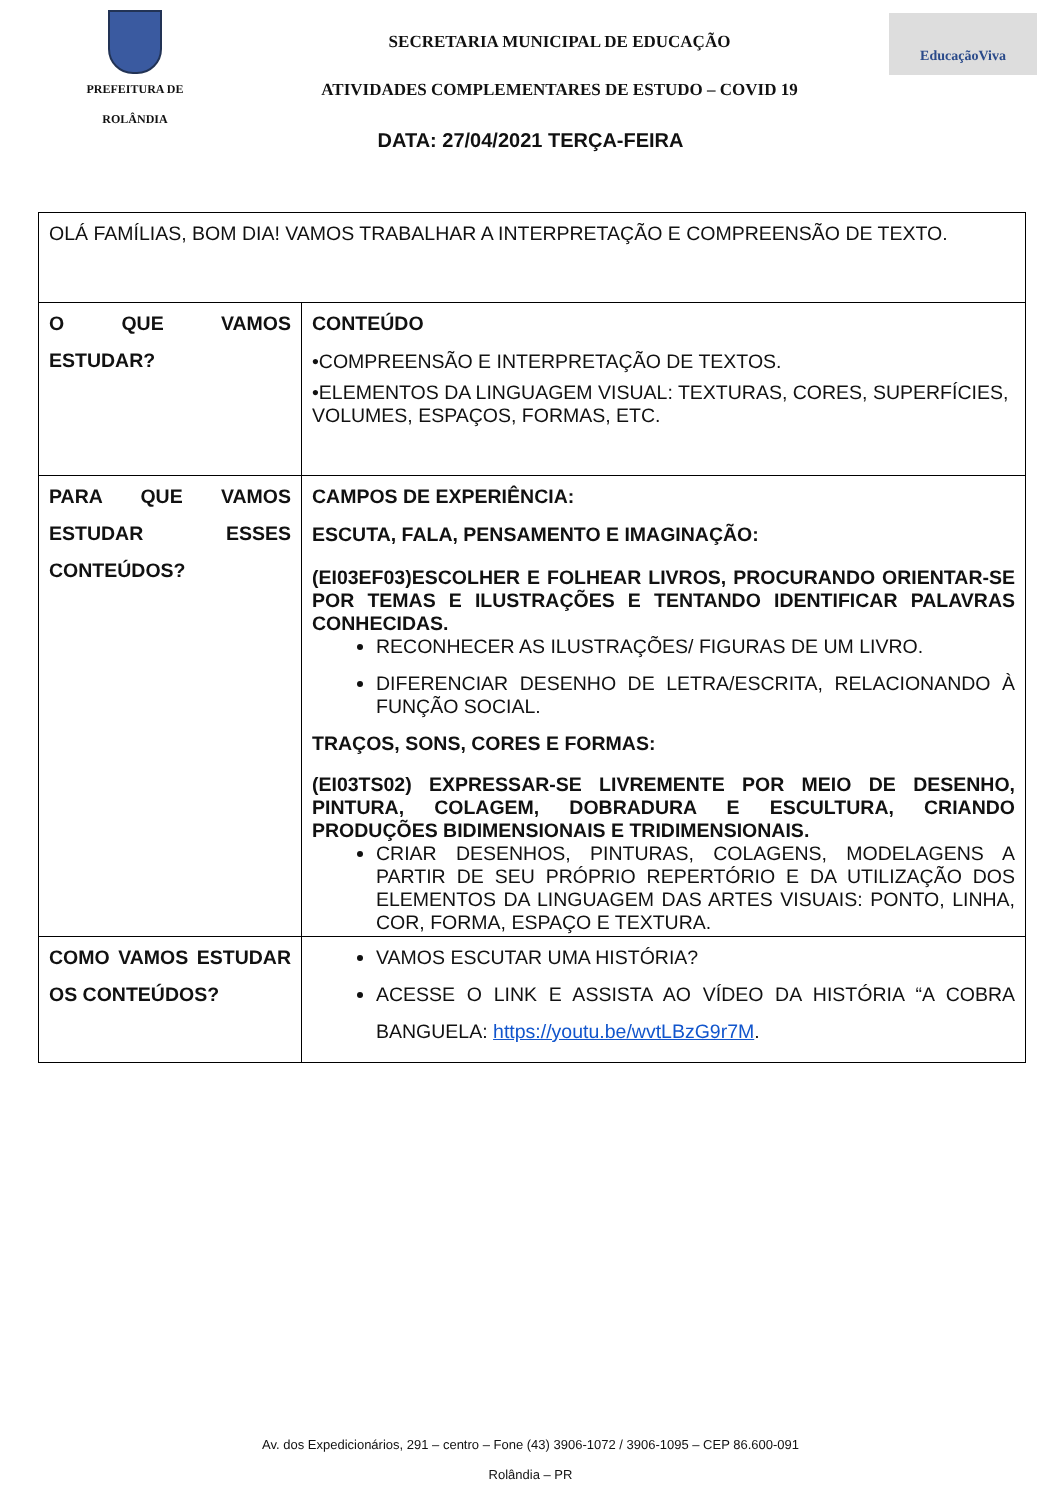PREFEITURA DE
ROLÂNDIA
SECRETARIA MUNICIPAL DE EDUCAÇÃO
ATIVIDADES COMPLEMENTARES DE ESTUDO – COVID 19
EducaçãoViva
DATA: 27/04/2021 TERÇA-FEIRA
| OLÁ FAMÍLIAS, BOM DIA! VAMOS TRABALHAR A INTERPRETAÇÃO E COMPREENSÃO DE TEXTO. | |
| O QUE VAMOS ESTUDAR? | CONTEÚDO •COMPREENSÃO E INTERPRETAÇÃO DE TEXTOS. •ELEMENTOS DA LINGUAGEM VISUAL: TEXTURAS, CORES, SUPERFÍCIES, VOLUMES, ESPAÇOS, FORMAS, ETC. |
| PARA QUE VAMOS ESTUDAR ESSES CONTEÚDOS? | CAMPOS DE EXPERIÊNCIA: ESCUTA, FALA, PENSAMENTO E IMAGINAÇÃO: (EI03EF03)ESCOLHER E FOLHEAR LIVROS, PROCURANDO ORIENTAR-SE POR TEMAS E ILUSTRAÇÕES E TENTANDO IDENTIFICAR PALAVRAS CONHECIDAS. RECONHECER AS ILUSTRAÇÕES/ FIGURAS DE UM LIVRO. DIFERENCIAR DESENHO DE LETRA/ESCRITA, RELACIONANDO À FUNÇÃO SOCIAL. TRAÇOS, SONS, CORES E FORMAS: (EI03TS02) EXPRESSAR-SE LIVREMENTE POR MEIO DE DESENHO, PINTURA, COLAGEM, DOBRADURA E ESCULTURA, CRIANDO PRODUÇÕES BIDIMENSIONAIS E TRIDIMENSIONAIS. CRIAR DESENHOS, PINTURAS, COLAGENS, MODELAGENS A PARTIR DE SEU PRÓPRIO REPERTÓRIO E DA UTILIZAÇÃO DOS ELEMENTOS DA LINGUAGEM DAS ARTES VISUAIS: PONTO, LINHA, COR, FORMA, ESPAÇO E TEXTURA. |
| COMO VAMOS ESTUDAR OS CONTEÚDOS? | VAMOS ESCUTAR UMA HISTÓRIA? ACESSE O LINK E ASSISTA AO VÍDEO DA HISTÓRIA “A COBRA BANGUELA: https://youtu.be/wvtLBzG9r7M . |
Av. dos Expedicionários, 291 – centro – Fone (43) 3906-1072 / 3906-1095 – CEP 86.600-091
Rolândia – PR